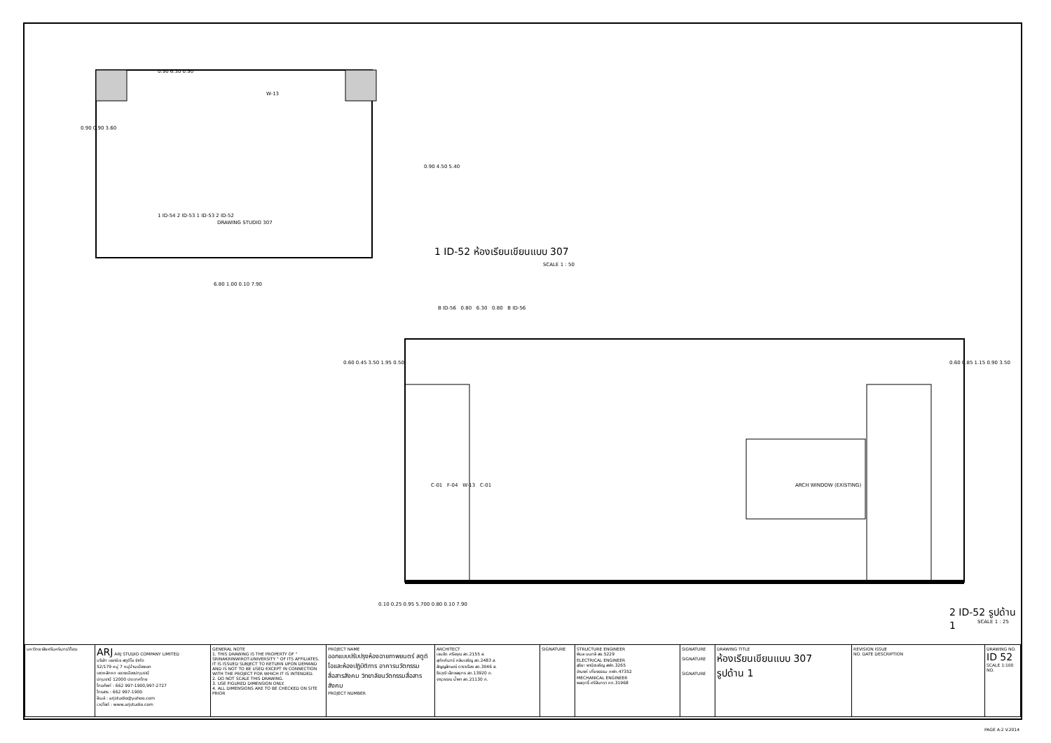0.90 6.30 0.90
0.90 0.90 3.60
DRAWING STUDIO 307
1 ID-54 2 ID-53 1 ID-53 2 ID-52
W-13
0.90 4.50 5.40
6.80 1.00 0.10 7.90
1 ID-52 ห้องเรียนเขียนแบบ 307
SCALE 1 : 50
B ID-56 0.80 6.30 0.80 B ID-56
0.60 0.45 3.50 1.95 0.50
C-01 F-04 W-13 C-01 ARCH WINDOW (EXISTING)
0.60 0.85 1.15 0.90 3.50
0.10 0.25 0.95 5.700 0.80 0.10 7.90
2 ID-52 รูปด้าน 1
SCALE 1 : 25
| มหาวิทยาลัยศรีนครินทรวิโรฒ | ARJ ARJ STUDIO COMPANY LIMITED บริษัท เออาร์เจ สตูดิโอ จำกัด 52/179 หมู่ 7 หมู่บ้านเมืองเอก เขตหลักหก แขวงเมืองปทุมธานี ปทุมธานี 12000 ประเทศไทย โทรศัพท์ : 662 997-1900,997-2727 โทรสาร : 662 997-1900 อีเมล์ : arjstudio@yahoo.com เวปไซต์ : www.arjstudio.com | GENERAL NOTE 1. THIS DRAWING IS THE PROPERTY OF " SRINAKRINWIROT-UNIVERSITY " OF ITS AFFILIATES. IT IS ISSUED SUBJECT TO RETURN UPON DEMAND AND IS NOT TO BE USED EXCEPT IN CONNECTION WITH THE PROJECT FOR WHICH IT IS INTENDED. 2. DO NOT SCALE THIS DRAWING. 3. USE FIGURED DIMENSION ONLY. 4. ALL DIMENSIONS ARE TO BE CHECKED ON SITE PRIOR | PROJECT NAME ออกแบบปรับปรุงห้องฉายภาพยนตร์ สตูดิโอและห้องปฏิบัติการ อาคารนวัตกรรมสื่อสารสังคม วิทยาลัยนวัตกรรมสื่อสารสังคม PROJECT NUMBER | ARCHITECT เจนจัด ศรีอรุณ สถ.2155 ส. สุภัคคินทร์ หลิมเจริญ สถ.2483 ส. สัญญลักษณ์ ดาราเรือง สถ.3046 ส. ธีรวุฒิ เล็กชลยุทธ สถ.13920 ภ. จารุวรรณ น้ำพา สถ.21130 ภ. | SIGNATURE | STRUCTURE ENGINEER พิมล นนทลี สย.5229 ELECTRICAL ENGINEER สุริยะ พานิชเจริญ สฟก.3265 จำนงค์ เที่ยงธรรม ภฟก.47352 MECHANICAL ENGINEER พลฤทธิ์ ศรีจันทรา ภก.31968 | SIGNATURE SIGNATURE SIGNATURE | DRAWING TITLE ห้องเรียนเขียนแบบ 307 รูปด้าน 1 | REVISION ISSUE NO. DATE DESCRIPTION | DRAWING NO. ID 52 SCALE 1:100 NO. |
PAGE A-2 V.2014